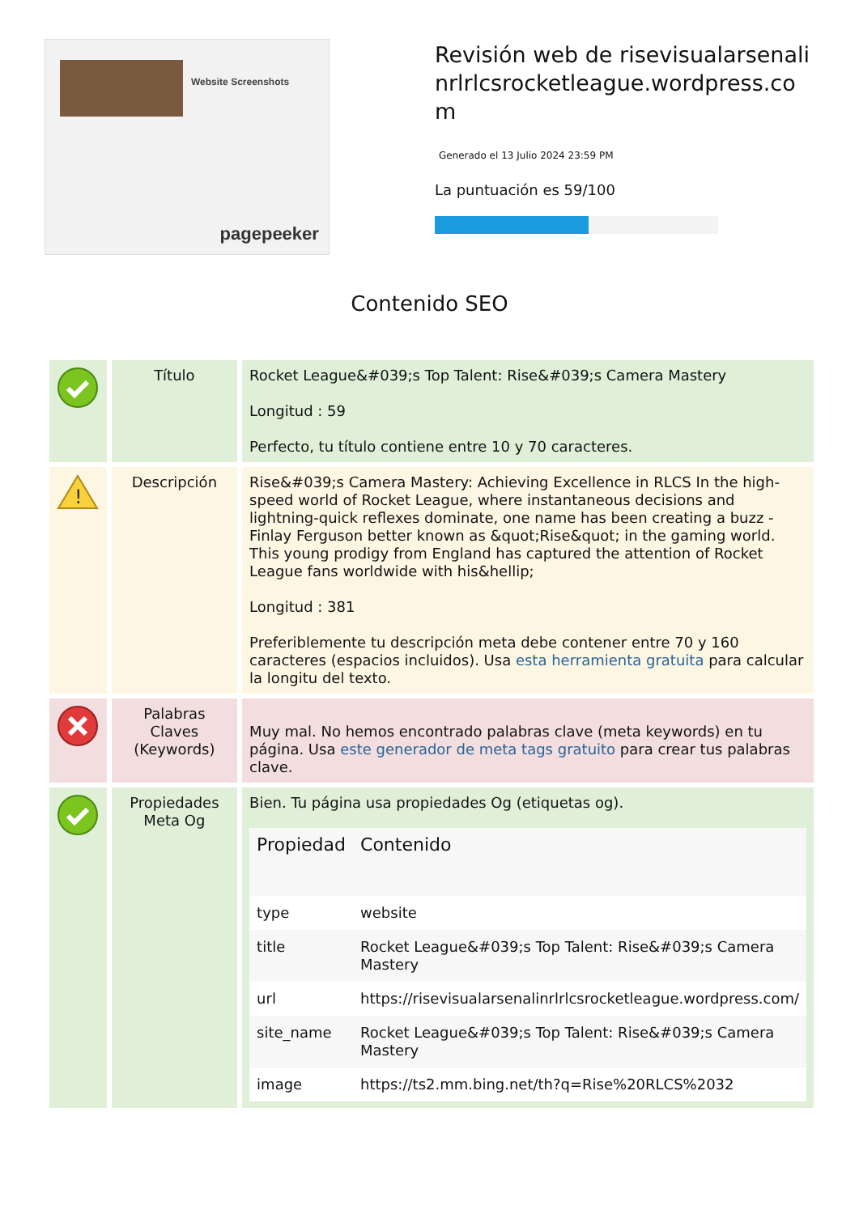Website Screenshots
pagepeeker
Revisión web de risevisualarsenalinrlrlcsrocketleague.wordpress.com
Generado el 13 Julio 2024 23:59 PM
La puntuación es 59/100
Contenido SEO
| | Título | Rocket League&#039;s Top Talent: Rise&#039;s Camera Mastery Longitud : 59 Perfecto, tu título contiene entre 10 y 70 caracteres. |
| ! | Descripción | Rise&#039;s Camera Mastery: Achieving Excellence in RLCS In the high-speed world of Rocket League, where instantaneous decisions and lightning-quick reflexes dominate, one name has been creating a buzz - Finlay Ferguson better known as &quot;Rise&quot; in the gaming world. This young prodigy from England has captured the attention of Rocket League fans worldwide with his&hellip; Longitud : 381 Preferiblemente tu descripción meta debe contener entre 70 y 160 caracteres (espacios incluidos). Usa esta herramienta gratuita para calcular la longitu del texto. |
| | Palabras Claves (Keywords) | Muy mal. No hemos encontrado palabras clave (meta keywords) en tu página. Usa este generador de meta tags gratuito para crear tus palabras clave. |
| | Propiedades Meta Og | Bien. Tu página usa propiedades Og (etiquetas og). / Propiedad / Contenido / / --- / --- / / type / website / / title / Rocket League&#039;s Top Talent: Rise&#039;s Camera Mastery / / url / https://risevisualarsenalinrlrlcsrocketleague.wordpress.com/ / / site_name / Rocket League&#039;s Top Talent: Rise&#039;s Camera Mastery / / image / https://ts2.mm.bing.net/th?q=Rise%20RLCS%2032 / |